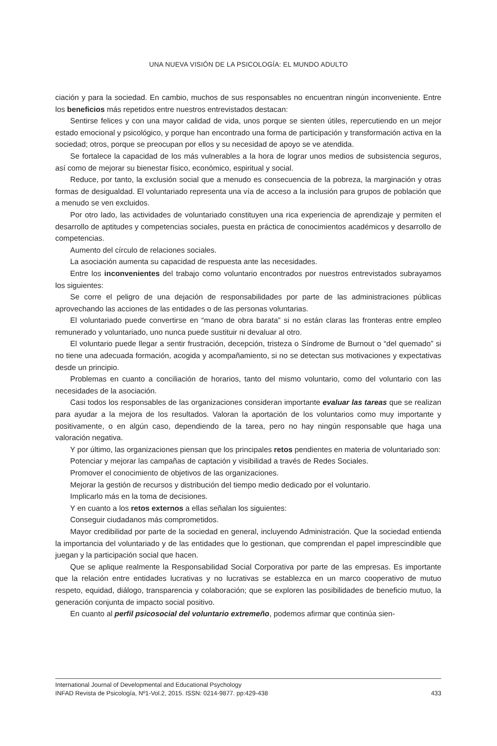UNA NUEVA VISIÓN DE LA PSICOLOGÍA: EL MUNDO ADULTO
ciación y para la sociedad. En cambio, muchos de sus responsables no encuentran ningún inconveniente. Entre los beneficios más repetidos entre nuestros entrevistados destacan:
Sentirse felices y con una mayor calidad de vida, unos porque se sienten útiles, repercutiendo en un mejor estado emocional y psicológico, y porque han encontrado una forma de participación y transformación activa en la sociedad; otros, porque se preocupan por ellos y su necesidad de apoyo se ve atendida.
Se fortalece la capacidad de los más vulnerables a la hora de lograr unos medios de subsistencia seguros, así como de mejorar su bienestar físico, económico, espiritual y social.
Reduce, por tanto, la exclusión social que a menudo es consecuencia de la pobreza, la marginación y otras formas de desigualdad. El voluntariado representa una vía de acceso a la inclusión para grupos de población que a menudo se ven excluidos.
Por otro lado, las actividades de voluntariado constituyen una rica experiencia de aprendizaje y permiten el desarrollo de aptitudes y competencias sociales, puesta en práctica de conocimientos académicos y desarrollo de competencias.
Aumento del círculo de relaciones sociales.
La asociación aumenta su capacidad de respuesta ante las necesidades.
Entre los inconvenientes del trabajo como voluntario encontrados por nuestros entrevistados subrayamos los siguientes:
Se corre el peligro de una dejación de responsabilidades por parte de las administraciones públicas aprovechando las acciones de las entidades o de las personas voluntarias.
El voluntariado puede convertirse en “mano de obra barata” si no están claras las fronteras entre empleo remunerado y voluntariado, uno nunca puede sustituir ni devaluar al otro.
El voluntario puede llegar a sentir frustración, decepción, tristeza o Síndrome de Burnout o “del quemado” si no tiene una adecuada formación, acogida y acompañamiento, si no se detectan sus motivaciones y expectativas desde un principio.
Problemas en cuanto a conciliación de horarios, tanto del mismo voluntario, como del voluntario con las necesidades de la asociación.
Casi todos los responsables de las organizaciones consideran importante evaluar las tareas que se realizan para ayudar a la mejora de los resultados. Valoran la aportación de los voluntarios como muy importante y positivamente, o en algún caso, dependiendo de la tarea, pero no hay ningún responsable que haga una valoración negativa.
Y por último, las organizaciones piensan que los principales retos pendientes en materia de voluntariado son:
Potenciar y mejorar las campañas de captación y visibilidad a través de Redes Sociales.
Promover el conocimiento de objetivos de las organizaciones.
Mejorar la gestión de recursos y distribución del tiempo medio dedicado por el voluntario.
Implicarlo más en la toma de decisiones.
Y en cuanto a los retos externos a ellas señalan los siguientes:
Conseguir ciudadanos más comprometidos.
Mayor credibilidad por parte de la sociedad en general, incluyendo Administración. Que la sociedad entienda la importancia del voluntariado y de las entidades que lo gestionan, que comprendan el papel imprescindible que juegan y la participación social que hacen.
Que se aplique realmente la Responsabilidad Social Corporativa por parte de las empresas. Es importante que la relación entre entidades lucrativas y no lucrativas se establezca en un marco cooperativo de mutuo respeto, equidad, diálogo, transparencia y colaboración; que se exploren las posibilidades de beneficio mutuo, la generación conjunta de impacto social positivo.
En cuanto al perfil psicosocial del voluntario extremeño, podemos afirmar que continúa sien-
International Journal of Developmental and Educational Psychology
INFAD Revista de Psicología, Nº1-Vol.2, 2015. ISSN: 0214-9877. pp:429-438 433